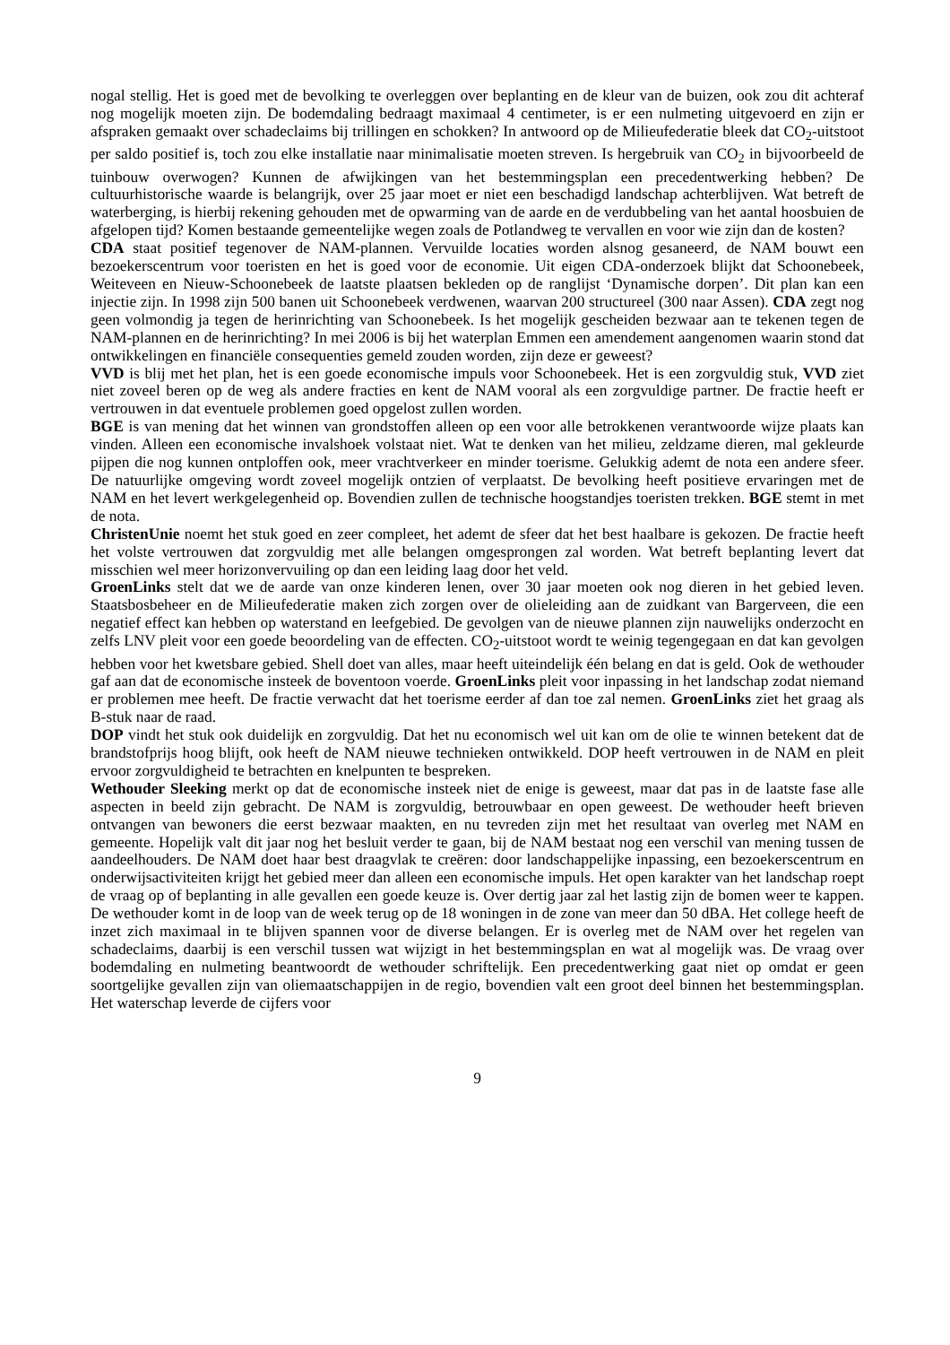nogal stellig. Het is goed met de bevolking te overleggen over beplanting en de kleur van de buizen, ook zou dit achteraf nog mogelijk moeten zijn. De bodemdaling bedraagt maximaal 4 centimeter, is er een nulmeting uitgevoerd en zijn er afspraken gemaakt over schadeclaims bij trillingen en schokken? In antwoord op de Milieufederatie bleek dat CO<sub>2</sub>-uitstoot per saldo positief is, toch zou elke installatie naar minimalisatie moeten streven. Is hergebruik van CO<sub>2</sub> in bijvoorbeeld de tuinbouw overwogen? Kunnen de afwijkingen van het bestemmingsplan een precedentwerking hebben? De cultuurhistorische waarde is belangrijk, over 25 jaar moet er niet een beschadigd landschap achterblijven. Wat betreft de waterberging, is hierbij rekening gehouden met de opwarming van de aarde en de verdubbeling van het aantal hoosbuien de afgelopen tijd? Komen bestaande gemeentelijke wegen zoals de Potlandweg te vervallen en voor wie zijn dan de kosten?
CDA staat positief tegenover de NAM-plannen. Vervuilde locaties worden alsnog gesaneerd, de NAM bouwt een bezoekerscentrum voor toeristen en het is goed voor de economie. Uit eigen CDA-onderzoek blijkt dat Schoonebeek, Weiteveen en Nieuw-Schoonebeek de laatste plaatsen bekleden op de ranglijst ‘Dynamische dorpen’. Dit plan kan een injectie zijn. In 1998 zijn 500 banen uit Schoonebeek verdwenen, waarvan 200 structureel (300 naar Assen). CDA zegt nog geen volmondig ja tegen de herinrichting van Schoonebeek. Is het mogelijk gescheiden bezwaar aan te tekenen tegen de NAM-plannen en de herinrichting? In mei 2006 is bij het waterplan Emmen een amendement aangenomen waarin stond dat ontwikkelingen en financiële consequenties gemeld zouden worden, zijn deze er geweest?
VVD is blij met het plan, het is een goede economische impuls voor Schoonebeek. Het is een zorgvuldig stuk, VVD ziet niet zoveel beren op de weg als andere fracties en kent de NAM vooral als een zorgvuldige partner. De fractie heeft er vertrouwen in dat eventuele problemen goed opgelost zullen worden.
BGE is van mening dat het winnen van grondstoffen alleen op een voor alle betrokkenen verantwoorde wijze plaats kan vinden. Alleen een economische invalshoek volstaat niet. Wat te denken van het milieu, zeldzame dieren, mal gekleurde pijpen die nog kunnen ontploffen ook, meer vrachtverkeer en minder toerisme. Gelukkig ademt de nota een andere sfeer. De natuurlijke omgeving wordt zoveel mogelijk ontzien of verplaatst. De bevolking heeft positieve ervaringen met de NAM en het levert werkgelegenheid op. Bovendien zullen de technische hoogstandjes toeristen trekken. BGE stemt in met de nota.
ChristenUnie noemt het stuk goed en zeer compleet, het ademt de sfeer dat het best haalbare is gekozen. De fractie heeft het volste vertrouwen dat zorgvuldig met alle belangen omgesprongen zal worden. Wat betreft beplanting levert dat misschien wel meer horizonvervuiling op dan een leiding laag door het veld.
GroenLinks stelt dat we de aarde van onze kinderen lenen, over 30 jaar moeten ook nog dieren in het gebied leven. Staatsbosbeheer en de Milieufederatie maken zich zorgen over de olieleiding aan de zuidkant van Bargerveen, die een negatief effect kan hebben op waterstand en leefgebied. De gevolgen van de nieuwe plannen zijn nauwelijks onderzocht en zelfs LNV pleit voor een goede beoordeling van de effecten. CO<sub>2</sub>-uitstoot wordt te weinig tegengegaan en dat kan gevolgen hebben voor het kwetsbare gebied. Shell doet van alles, maar heeft uiteindelijk één belang en dat is geld. Ook de wethouder gaf aan dat de economische insteek de boventoon voerde. GroenLinks pleit voor inpassing in het landschap zodat niemand er problemen mee heeft. De fractie verwacht dat het toerisme eerder af dan toe zal nemen. GroenLinks ziet het graag als B-stuk naar de raad.
DOP vindt het stuk ook duidelijk en zorgvuldig. Dat het nu economisch wel uit kan om de olie te winnen betekent dat de brandstofprijs hoog blijft, ook heeft de NAM nieuwe technieken ontwikkeld. DOP heeft vertrouwen in de NAM en pleit ervoor zorgvuldigheid te betrachten en knelpunten te bespreken.
Wethouder Sleeking merkt op dat de economische insteek niet de enige is geweest, maar dat pas in de laatste fase alle aspecten in beeld zijn gebracht. De NAM is zorgvuldig, betrouwbaar en open geweest. De wethouder heeft brieven ontvangen van bewoners die eerst bezwaar maakten, en nu tevreden zijn met het resultaat van overleg met NAM en gemeente. Hopelijk valt dit jaar nog het besluit verder te gaan, bij de NAM bestaat nog een verschil van mening tussen de aandeelhouders. De NAM doet haar best draagvlak te creëren: door landschappelijke inpassing, een bezoekerscentrum en onderwijsactiviteiten krijgt het gebied meer dan alleen een economische impuls. Het open karakter van het landschap roept de vraag op of beplanting in alle gevallen een goede keuze is. Over dertig jaar zal het lastig zijn de bomen weer te kappen. De wethouder komt in de loop van de week terug op de 18 woningen in de zone van meer dan 50 dBA. Het college heeft de inzet zich maximaal in te blijven spannen voor de diverse belangen. Er is overleg met de NAM over het regelen van schadeclaims, daarbij is een verschil tussen wat wijzigt in het bestemmingsplan en wat al mogelijk was. De vraag over bodemdaling en nulmeting beantwoordt de wethouder schriftelijk. Een precedentwerking gaat niet op omdat er geen soortgelijke gevallen zijn van oliemaatschappijen in de regio, bovendien valt een groot deel binnen het bestemmingsplan. Het waterschap leverde de cijfers voor
9